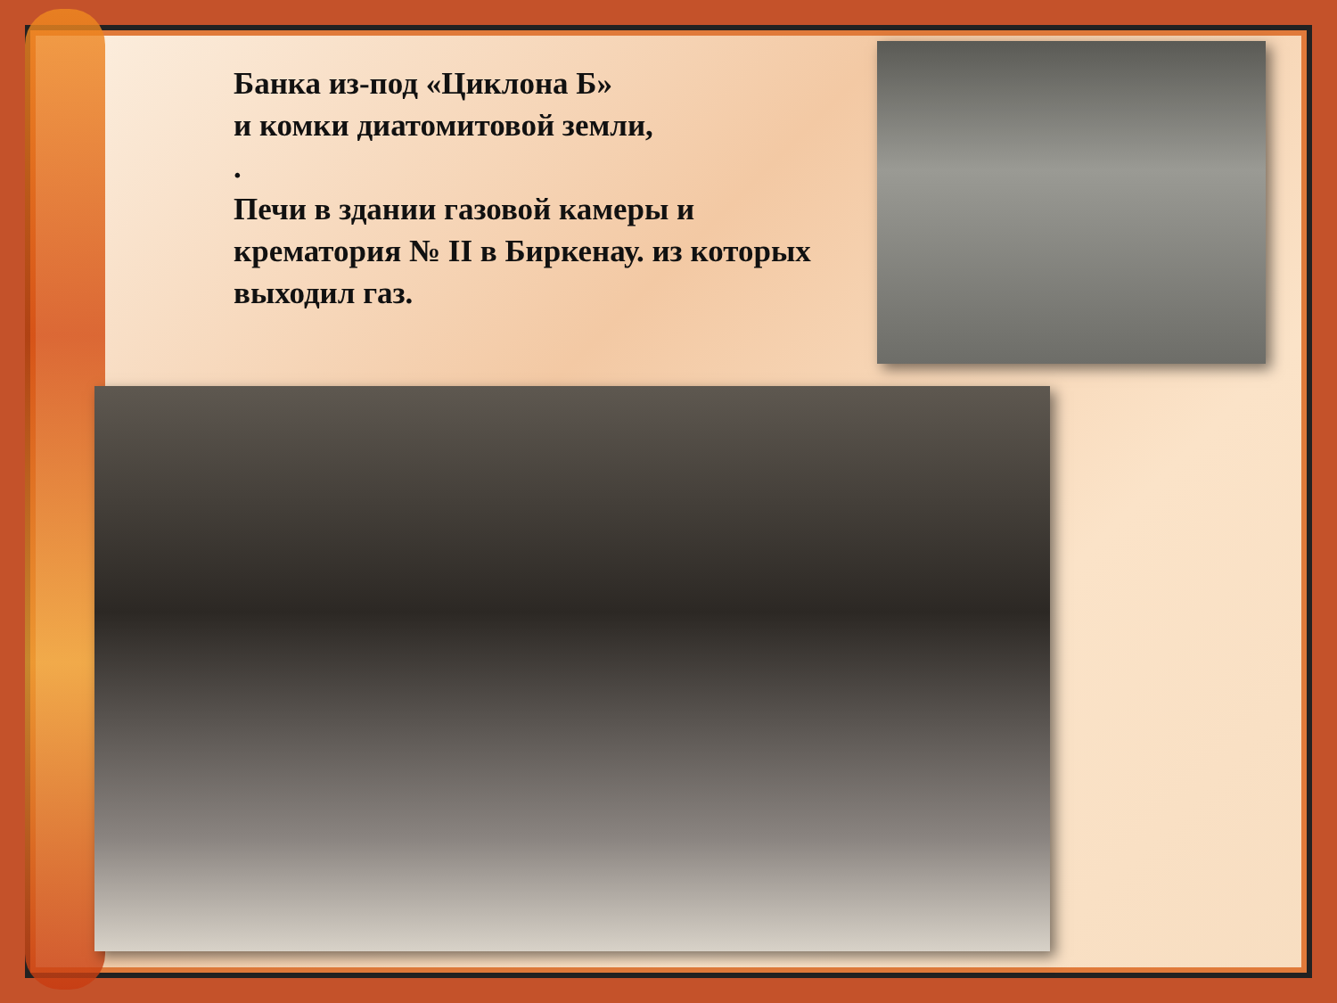Банка из-под «Циклона Б»
и комки диатомитовой земли,
.
Печи в здании газовой камеры и
крематория № II в Биркенау. из которых
выходил газ.